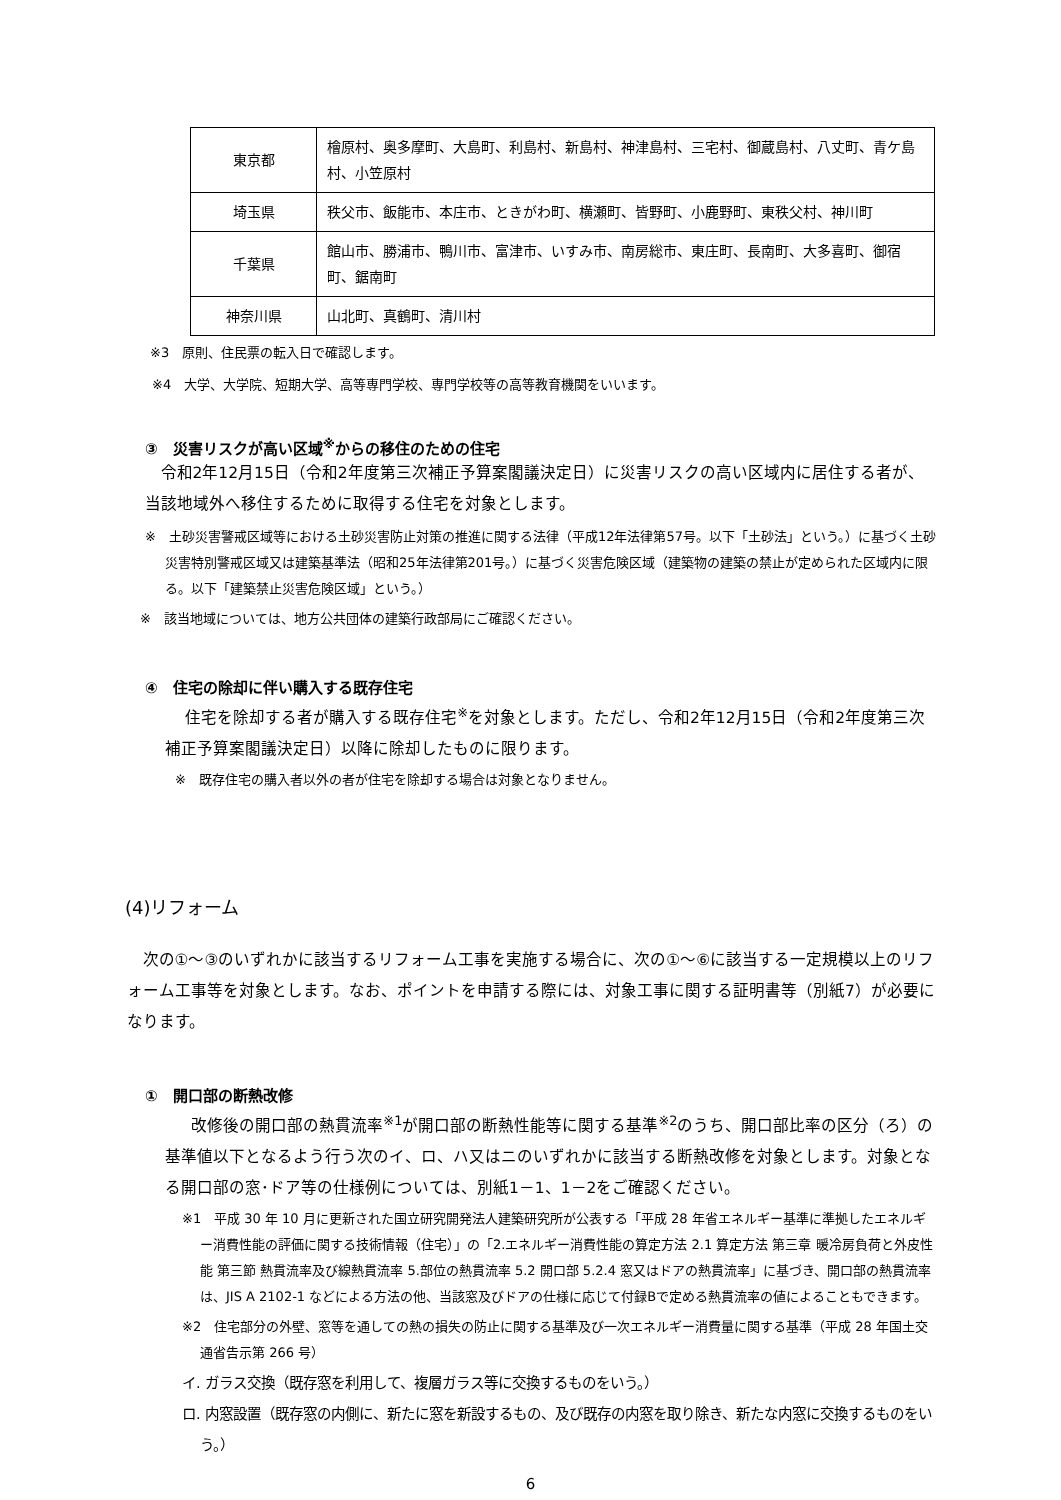| 東京都 | 檜原村、奥多摩町、大島町、利島村、新島村、神津島村、三宅村、御蔵島村、八丈町、青ケ島村、小笠原村 |
| 埼玉県 | 秩父市、飯能市、本庄市、ときがわ町、横瀬町、皆野町、小鹿野町、東秩父村、神川町 |
| 千葉県 | 館山市、勝浦市、鴨川市、富津市、いすみ市、南房総市、東庄町、長南町、大多喜町、御宿町、鋸南町 |
| 神奈川県 | 山北町、真鶴町、清川村 |
※3　原則、住民票の転入日で確認します。
※4　大学、大学院、短期大学、高等専門学校、専門学校等の高等教育機関をいいます。
③　災害リスクが高い区域<sup>※</sup>からの移住のための住宅
令和2年12月15日（令和2年度第三次補正予算案閣議決定日）に災害リスクの高い区域内に居住する者が、当該地域外へ移住するために取得する住宅を対象とします。
※　土砂災害警戒区域等における土砂災害防止対策の推進に関する法律（平成12年法律第57号。以下「土砂法」という。）に基づく土砂災害特別警戒区域又は建築基準法（昭和25年法律第201号。）に基づく災害危険区域（建築物の建築の禁止が定められた区域内に限る。以下「建築禁止災害危険区域」という。）
※　該当地域については、地方公共団体の建築行政部局にご確認ください。
④　住宅の除却に伴い購入する既存住宅
住宅を除却する者が購入する既存住宅<sup>※</sup>を対象とします。ただし、令和2年12月15日（令和2年度第三次補正予算案閣議決定日）以降に除却したものに限ります。
※　既存住宅の購入者以外の者が住宅を除却する場合は対象となりません。
(4)リフォーム
次の①～③のいずれかに該当するリフォーム工事を実施する場合に、次の①～⑥に該当する一定規模以上のリフォーム工事等を対象とします。なお、ポイントを申請する際には、対象工事に関する証明書等（別紙7）が必要になります。
①　開口部の断熱改修
改修後の開口部の熱貫流率<sup>※1</sup>が開口部の断熱性能等に関する基準<sup>※2</sup>のうち、開口部比率の区分（ろ）の基準値以下となるよう行う次のイ、ロ、ハ又はニのいずれかに該当する断熱改修を対象とします。対象となる開口部の窓･ドア等の仕様例については、別紙1－1、1－2をご確認ください。
※1　平成 30 年 10 月に更新された国立研究開発法人建築研究所が公表する「平成 28 年省エネルギー基準に準拠したエネルギー消費性能の評価に関する技術情報（住宅）」の「2.エネルギー消費性能の算定方法 2.1 算定方法 第三章 暖冷房負荷と外皮性能 第三節 熱貫流率及び線熱貫流率 5.部位の熱貫流率 5.2 開口部 5.2.4 窓又はドアの熱貫流率」に基づき、開口部の熱貫流率は、JIS A 2102-1 などによる方法の他、当該窓及びドアの仕様に応じて付録Bで定める熱貫流率の値によることもできます。
※2　住宅部分の外壁、窓等を通しての熱の損失の防止に関する基準及び一次エネルギー消費量に関する基準（平成 28 年国土交通省告示第 266 号）
イ. ガラス交換（既存窓を利用して、複層ガラス等に交換するものをいう。）
ロ. 内窓設置（既存窓の内側に、新たに窓を新設するもの、及び既存の内窓を取り除き、新たな内窓に交換するものをいう。）
6